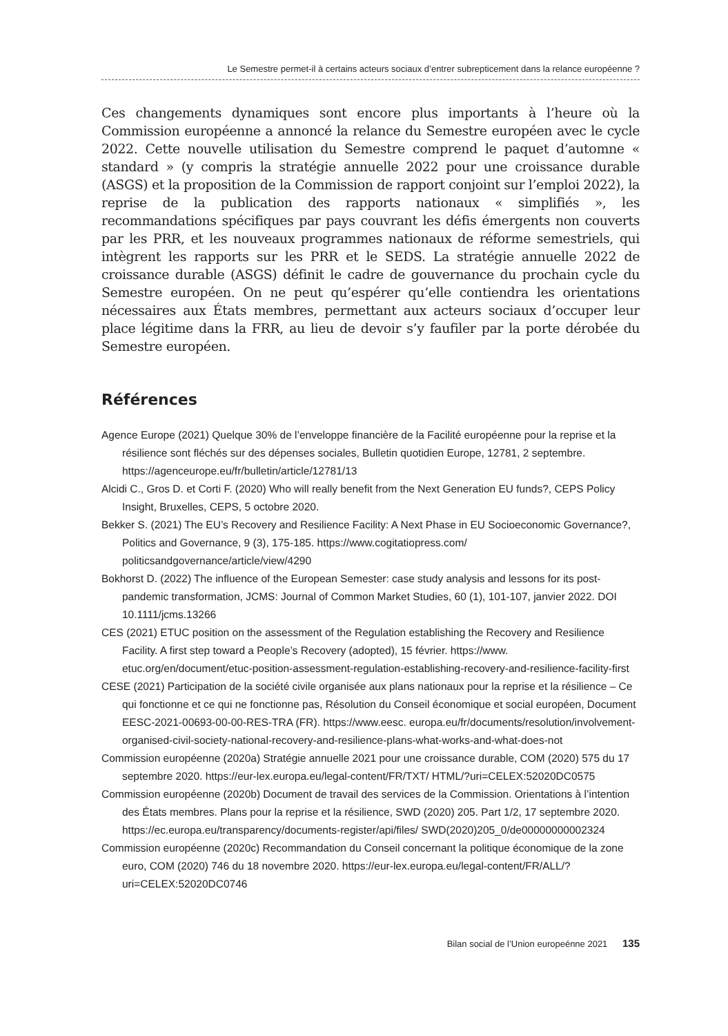Le Semestre permet-il à certains acteurs sociaux d’entrer subrepticement dans la relance européenne ?
Ces changements dynamiques sont encore plus importants à l’heure où la Commission européenne a annoncé la relance du Semestre européen avec le cycle 2022. Cette nouvelle utilisation du Semestre comprend le paquet d’automne « standard » (y compris la stratégie annuelle 2022 pour une croissance durable (ASGS) et la proposition de la Commission de rapport conjoint sur l’emploi 2022), la reprise de la publication des rapports nationaux « simplifiés », les recommandations spécifiques par pays couvrant les défis émergents non couverts par les PRR, et les nouveaux programmes nationaux de réforme semestriels, qui intègrent les rapports sur les PRR et le SEDS. La stratégie annuelle 2022 de croissance durable (ASGS) définit le cadre de gouvernance du prochain cycle du Semestre européen. On ne peut qu’espérer qu’elle contiendra les orientations nécessaires aux États membres, permettant aux acteurs sociaux d’occuper leur place légitime dans la FRR, au lieu de devoir s’y faufiler par la porte dérobée du Semestre européen.
Références
Agence Europe (2021) Quelque 30% de l’enveloppe financière de la Facilité européenne pour la reprise et la résilience sont fléchés sur des dépenses sociales, Bulletin quotidien Europe, 12781, 2 septembre. https://agenceurope.eu/fr/bulletin/article/12781/13
Alcidi C., Gros D. et Corti F. (2020) Who will really benefit from the Next Generation EU funds?, CEPS Policy Insight, Bruxelles, CEPS, 5 octobre 2020.
Bekker S. (2021) The EU’s Recovery and Resilience Facility: A Next Phase in EU Socioeconomic Governance?, Politics and Governance, 9 (3), 175-185. https://www.cogitatiopress.com/ politicsandgovernance/article/view/4290
Bokhorst D. (2022) The influence of the European Semester: case study analysis and lessons for its post-pandemic transformation, JCMS: Journal of Common Market Studies, 60 (1), 101-107, janvier 2022. DOI 10.1111/jcms.13266
CES (2021) ETUC position on the assessment of the Regulation establishing the Recovery and Resilience Facility. A first step toward a People’s Recovery (adopted), 15 février. https://www. etuc.org/en/document/etuc-position-assessment-regulation-establishing-recovery-and-resilience-facility-first
CESE (2021) Participation de la société civile organisée aux plans nationaux pour la reprise et la résilience – Ce qui fonctionne et ce qui ne fonctionne pas, Résolution du Conseil économique et social européen, Document EESC-2021-00693-00-00-RES-TRA (FR). https://www.eesc. europa.eu/fr/documents/resolution/involvement-organised-civil-society-national-recovery-and-resilience-plans-what-works-and-what-does-not
Commission européenne (2020a) Stratégie annuelle 2021 pour une croissance durable, COM (2020) 575 du 17 septembre 2020. https://eur-lex.europa.eu/legal-content/FR/TXT/ HTML/?uri=CELEX:52020DC0575
Commission européenne (2020b) Document de travail des services de la Commission. Orientations à l’intention des États membres. Plans pour la reprise et la résilience, SWD (2020) 205. Part 1/2, 17 septembre 2020. https://ec.europa.eu/transparency/documents-register/api/files/ SWD(2020)205_0/de00000000002324
Commission européenne (2020c) Recommandation du Conseil concernant la politique économique de la zone euro, COM (2020) 746 du 18 novembre 2020. https://eur-lex.europa.eu/legal-content/FR/ALL/?uri=CELEX:52020DC0746
Bilan social de l’Union europeénne 2021 135